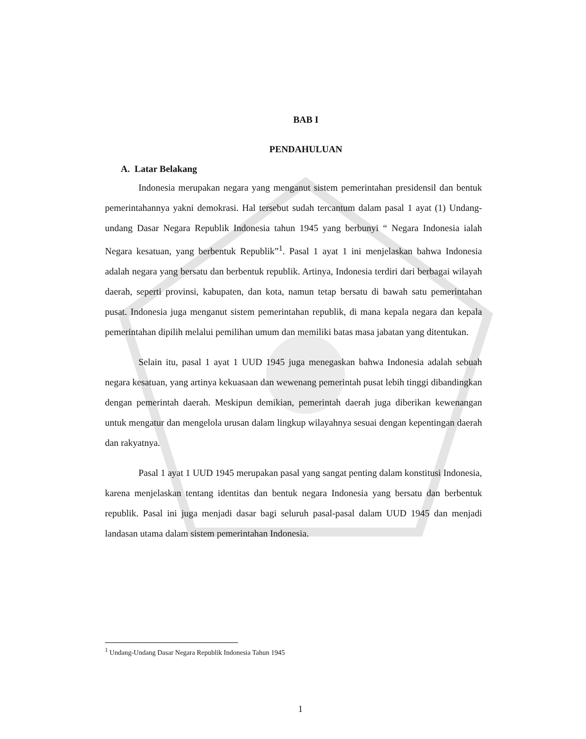BAB I
PENDAHULUAN
A. Latar Belakang
Indonesia merupakan negara yang menganut sistem pemerintahan presidensil dan bentuk pemerintahannya yakni demokrasi. Hal tersebut sudah tercantum dalam pasal 1 ayat (1) Undang-undang Dasar Negara Republik Indonesia tahun 1945 yang berbunyi “ Negara Indonesia ialah Negara kesatuan, yang berbentuk Republik”<sup>1</sup>. Pasal 1 ayat 1 ini menjelaskan bahwa Indonesia adalah negara yang bersatu dan berbentuk republik. Artinya, Indonesia terdiri dari berbagai wilayah daerah, seperti provinsi, kabupaten, dan kota, namun tetap bersatu di bawah satu pemerintahan pusat. Indonesia juga menganut sistem pemerintahan republik, di mana kepala negara dan kepala pemerintahan dipilih melalui pemilihan umum dan memiliki batas masa jabatan yang ditentukan.
Selain itu, pasal 1 ayat 1 UUD 1945 juga menegaskan bahwa Indonesia adalah sebuah negara kesatuan, yang artinya kekuasaan dan wewenang pemerintah pusat lebih tinggi dibandingkan dengan pemerintah daerah. Meskipun demikian, pemerintah daerah juga diberikan kewenangan untuk mengatur dan mengelola urusan dalam lingkup wilayahnya sesuai dengan kepentingan daerah dan rakyatnya.
Pasal 1 ayat 1 UUD 1945 merupakan pasal yang sangat penting dalam konstitusi Indonesia, karena menjelaskan tentang identitas dan bentuk negara Indonesia yang bersatu dan berbentuk republik. Pasal ini juga menjadi dasar bagi seluruh pasal-pasal dalam UUD 1945 dan menjadi landasan utama dalam sistem pemerintahan Indonesia.
<sup>1</sup> Undang-Undang Dasar Negara Republik Indonesia Tahun 1945
1